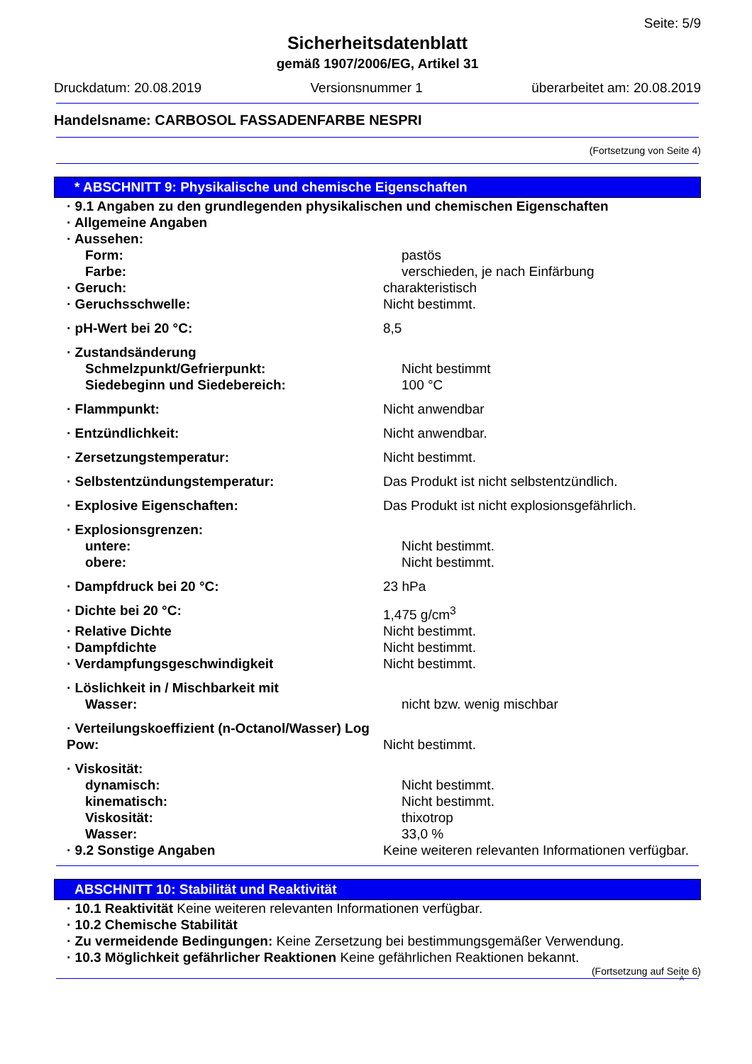Seite: 5/9
Sicherheitsdatenblatt
gemäß 1907/2006/EG, Artikel 31
Druckdatum: 20.08.2019 Versionsnummer 1 überarbeitet am: 20.08.2019
Handelsname: CARBOSOL FASSADENFARBE NESPRI
(Fortsetzung von Seite 4)
* ABSCHNITT 9: Physikalische und chemische Eigenschaften
· 9.1 Angaben zu den grundlegenden physikalischen und chemischen Eigenschaften
· Allgemeine Angaben
· Aussehen:
Form: pastös
Farbe: verschieden, je nach Einfärbung
· Geruch: charakteristisch
· Geruchsschwelle: Nicht bestimmt.
· pH-Wert bei 20 °C: 8,5
· Zustandsänderung
Schmelzpunkt/Gefrierpunkt: Nicht bestimmt
Siedebeginn und Siedebereich: 100 °C
· Flammpunkt: Nicht anwendbar
· Entzündlichkeit: Nicht anwendbar.
· Zersetzungstemperatur: Nicht bestimmt.
· Selbstentzündungstemperatur: Das Produkt ist nicht selbstentzündlich.
· Explosive Eigenschaften: Das Produkt ist nicht explosionsgefährlich.
· Explosionsgrenzen:
untere: Nicht bestimmt.
obere: Nicht bestimmt.
· Dampfdruck bei 20 °C: 23 hPa
· Dichte bei 20 °C: 1,475 g/cm<sup>3</sup>
· Relative Dichte Nicht bestimmt.
· Dampfdichte Nicht bestimmt.
· Verdampfungsgeschwindigkeit Nicht bestimmt.
· Löslichkeit in / Mischbarkeit mit
Wasser: nicht bzw. wenig mischbar
· Verteilungskoeffizient (n-Octanol/Wasser) Log Pow:
Nicht bestimmt.
· Viskosität:
dynamisch: Nicht bestimmt.
kinematisch: Nicht bestimmt.
Viskosität: thixotrop
Wasser: 33,0 %
· 9.2 Sonstige Angaben Keine weiteren relevanten Informationen verfügbar.
ABSCHNITT 10: Stabilität und Reaktivität
· 10.1 Reaktivität Keine weiteren relevanten Informationen verfügbar.
· 10.2 Chemische Stabilität
· Zu vermeidende Bedingungen: Keine Zersetzung bei bestimmungsgemäßer Verwendung.
· 10.3 Möglichkeit gefährlicher Reaktionen Keine gefährlichen Reaktionen bekannt.
(Fortsetzung auf Seite 6)
A